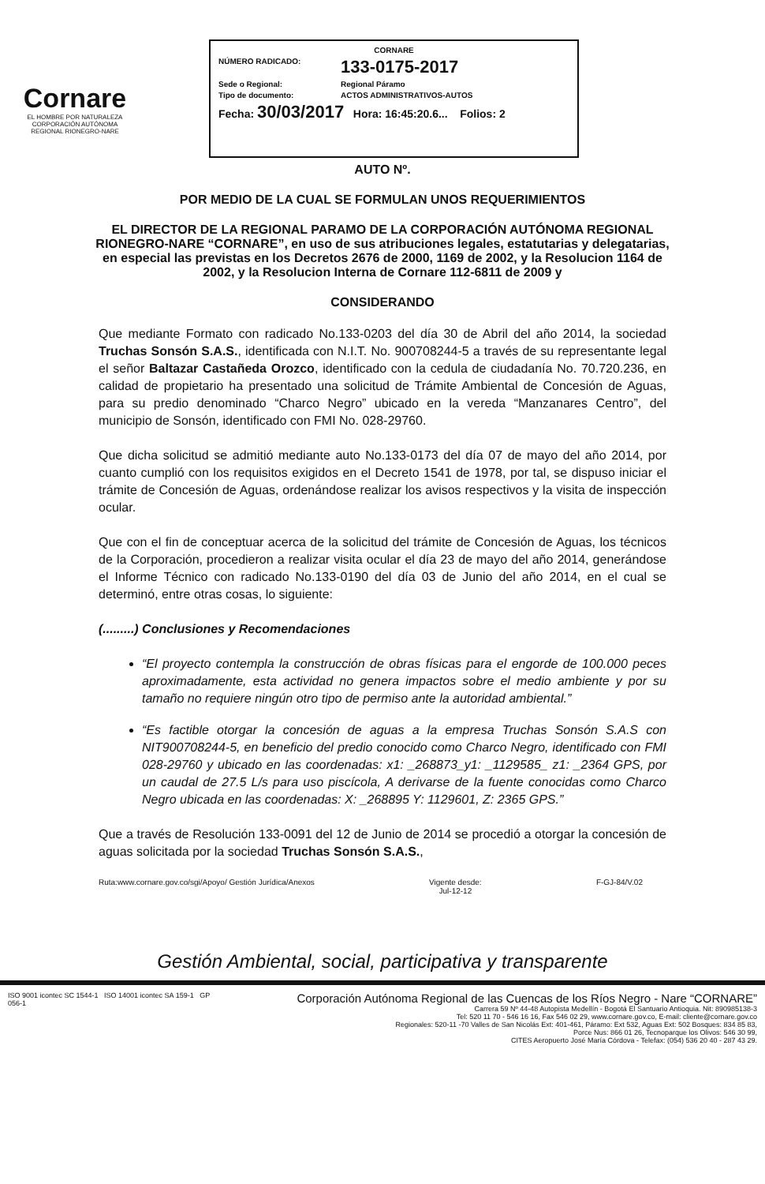Cornare
EL HOMBRE POR NATURALEZA
CORPORACIÓN AUTÓNOMA REGIONAL RIONEGRO-NARE
CORNARE
NÚMERO RADICADO: 133-0175-2017
Sede o Regional: Regional Páramo
Tipo de documento: ACTOS ADMINISTRATIVOS-AUTOS
Fecha: 30/03/2017 Hora: 16:45:20.6... Folios: 2
AUTO Nº.
POR MEDIO DE LA CUAL SE FORMULAN UNOS REQUERIMIENTOS
EL DIRECTOR DE LA REGIONAL PARAMO DE LA CORPORACIÓN AUTÓNOMA REGIONAL RIONEGRO-NARE “CORNARE”, en uso de sus atribuciones legales, estatutarias y delegatarias, en especial las previstas en los Decretos 2676 de 2000, 1169 de 2002, y la Resolucion 1164 de 2002, y la Resolucion Interna de Cornare 112-6811 de 2009 y
CONSIDERANDO
Que mediante Formato con radicado No.133-0203 del día 30 de Abril del año 2014, la sociedad Truchas Sonsón S.A.S., identificada con N.I.T. No. 900708244-5 a través de su representante legal el señor Baltazar Castañeda Orozco, identificado con la cedula de ciudadanía No. 70.720.236, en calidad de propietario ha presentado una solicitud de Trámite Ambiental de Concesión de Aguas, para su predio denominado “Charco Negro” ubicado en la vereda “Manzanares Centro”, del municipio de Sonsón, identificado con FMI No. 028-29760.
Que dicha solicitud se admitió mediante auto No.133-0173 del día 07 de mayo del año 2014, por cuanto cumplió con los requisitos exigidos en el Decreto 1541 de 1978, por tal, se dispuso iniciar el trámite de Concesión de Aguas, ordenándose realizar los avisos respectivos y la visita de inspección ocular.
Que con el fin de conceptuar acerca de la solicitud del trámite de Concesión de Aguas, los técnicos de la Corporación, procedieron a realizar visita ocular el día 23 de mayo del año 2014, generándose el Informe Técnico con radicado No.133-0190 del día 03 de Junio del año 2014, en el cual se determinó, entre otras cosas, lo siguiente:
(.........) Conclusiones y Recomendaciones
“El proyecto contempla la construcción de obras físicas para el engorde de 100.000 peces aproximadamente, esta actividad no genera impactos sobre el medio ambiente y por su tamaño no requiere ningún otro tipo de permiso ante la autoridad ambiental.”
“Es factible otorgar la concesión de aguas a la empresa Truchas Sonsón S.A.S con NIT900708244-5, en beneficio del predio conocido como Charco Negro, identificado con FMI 028-29760 y ubicado en las coordenadas: x1: _268873_y1: _1129585_ z1: _2364 GPS, por un caudal de 27.5 L/s para uso piscícola, A derivarse de la fuente conocidas como Charco Negro ubicada en las coordenadas: X: _268895 Y: 1129601, Z: 2365 GPS.”
Que a través de Resolución 133-0091 del 12 de Junio de 2014 se procedió a otorgar la concesión de aguas solicitada por la sociedad Truchas Sonsón S.A.S.,
Ruta:www.cornare.gov.co/sgi/Apoyo/ Gestión Jurídica/Anexos Vigente desde:
Jul-12-12 F-GJ-84/V.02
Gestión Ambiental, social, participativa y transparente
ISO 9001 icontec SC 1544-1 ISO 14001 icontec SA 159-1 GP 056-1
Corporación Autónoma Regional de las Cuencas de los Ríos Negro - Nare “CORNARE”
Carrera 59 Nº 44-48 Autopista Medellín - Bogotá El Santuario Antioquia. Nit: 890985138-3
Tel: 520 11 70 - 546 16 16, Fax 546 02 29, www.cornare.gov.co, E-mail: cliente@cornare.gov.co
Regionales: 520-11 -70 Valles de San Nicolás Ext: 401-461, Páramo: Ext 532, Aguas Ext: 502 Bosques: 834 85 83,
Porce Nus: 866 01 26, Tecnoparque los Olivos: 546 30 99,
CITES Aeropuerto José María Córdova - Telefax: (054) 536 20 40 - 287 43 29.